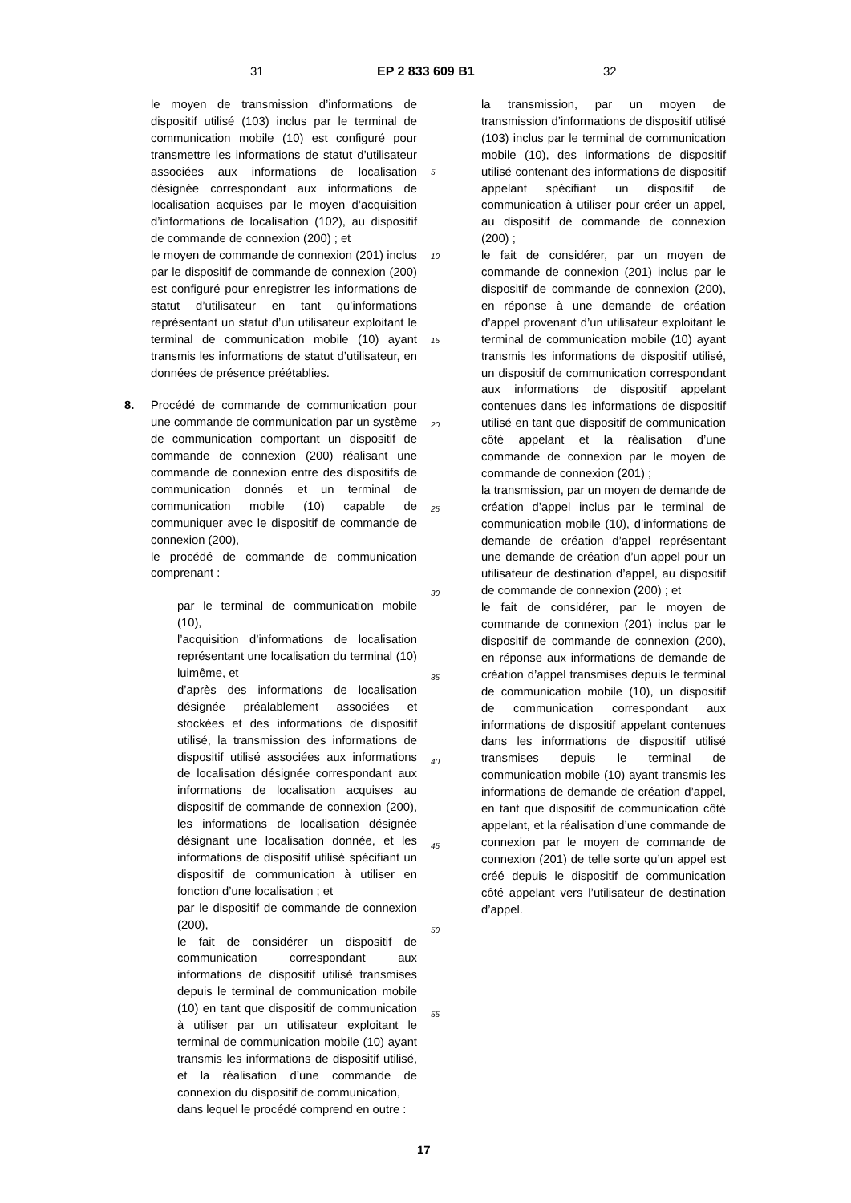31 EP 2 833 609 B1 32
le moyen de transmission d’informations de dispositif utilisé (103) inclus par le terminal de communication mobile (10) est configuré pour transmettre les informations de statut d’utilisateur associées aux informations de localisation désignée correspondant aux informations de localisation acquises par le moyen d’acquisition d’informations de localisation (102), au dispositif de commande de connexion (200) ; et
le moyen de commande de connexion (201) inclus par le dispositif de commande de connexion (200) est configuré pour enregistrer les informations de statut d’utilisateur en tant qu’informations représentant un statut d’un utilisateur exploitant le terminal de communication mobile (10) ayant transmis les informations de statut d’utilisateur, en données de présence préétablies.
8. Procédé de commande de communication pour une commande de communication par un système de communication comportant un dispositif de commande de connexion (200) réalisant une commande de connexion entre des dispositifs de communication donnés et un terminal de communication mobile (10) capable de communiquer avec le dispositif de commande de connexion (200),
le procédé de commande de communication comprenant :
par le terminal de communication mobile (10),
l’acquisition d’informations de localisation représentant une localisation du terminal (10) luimême, et
d’après des informations de localisation désignée préalablement associées et stockées et des informations de dispositif utilisé, la transmission des informations de dispositif utilisé associées aux informations de localisation désignée correspondant aux informations de localisation acquises au dispositif de commande de connexion (200), les informations de localisation désignée désignant une localisation donnée, et les informations de dispositif utilisé spécifiant un dispositif de communication à utiliser en fonction d’une localisation ; et
par le dispositif de commande de connexion (200),
le fait de considérer un dispositif de communication correspondant aux informations de dispositif utilisé transmises depuis le terminal de communication mobile (10) en tant que dispositif de communication à utiliser par un utilisateur exploitant le terminal de communication mobile (10) ayant transmis les informations de dispositif utilisé, et la réalisation d’une commande de connexion du dispositif de communication,
dans lequel le procédé comprend en outre :
5
10
15
20
25
30
35
40
45
50
55
la transmission, par un moyen de transmission d’informations de dispositif utilisé (103) inclus par le terminal de communication mobile (10), des informations de dispositif utilisé contenant des informations de dispositif appelant spécifiant un dispositif de communication à utiliser pour créer un appel, au dispositif de commande de connexion (200) ;
le fait de considérer, par un moyen de commande de connexion (201) inclus par le dispositif de commande de connexion (200), en réponse à une demande de création d’appel provenant d’un utilisateur exploitant le terminal de communication mobile (10) ayant transmis les informations de dispositif utilisé, un dispositif de communication correspondant aux informations de dispositif appelant contenues dans les informations de dispositif utilisé en tant que dispositif de communication côté appelant et la réalisation d’une commande de connexion par le moyen de commande de connexion (201) ;
la transmission, par un moyen de demande de création d’appel inclus par le terminal de communication mobile (10), d’informations de demande de création d’appel représentant une demande de création d’un appel pour un utilisateur de destination d’appel, au dispositif de commande de connexion (200) ; et
le fait de considérer, par le moyen de commande de connexion (201) inclus par le dispositif de commande de connexion (200), en réponse aux informations de demande de création d’appel transmises depuis le terminal de communication mobile (10), un dispositif de communication correspondant aux informations de dispositif appelant contenues dans les informations de dispositif utilisé transmises depuis le terminal de communication mobile (10) ayant transmis les informations de demande de création d’appel, en tant que dispositif de communication côté appelant, et la réalisation d’une commande de connexion par le moyen de commande de connexion (201) de telle sorte qu’un appel est créé depuis le dispositif de communication côté appelant vers l’utilisateur de destination d’appel.
17